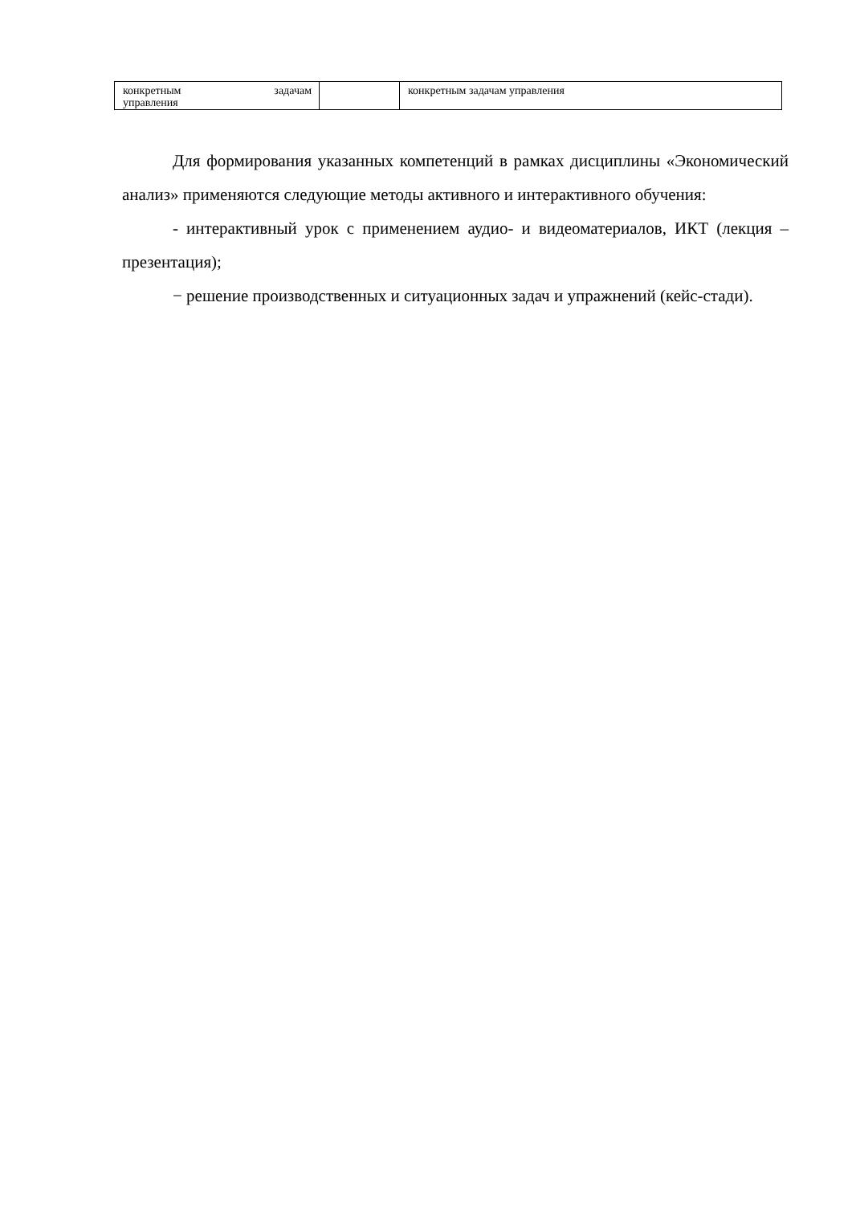| конкретным задачам управления | | конкретным задачам управления |
Для формирования указанных компетенций в рамках дисциплины «Экономический анализ» применяются следующие методы активного и интерактивного обучения:
- интерактивный урок с применением аудио- и видеоматериалов, ИКТ (лекция – презентация);
− решение производственных и ситуационных задач и упражнений (кейс-стади).